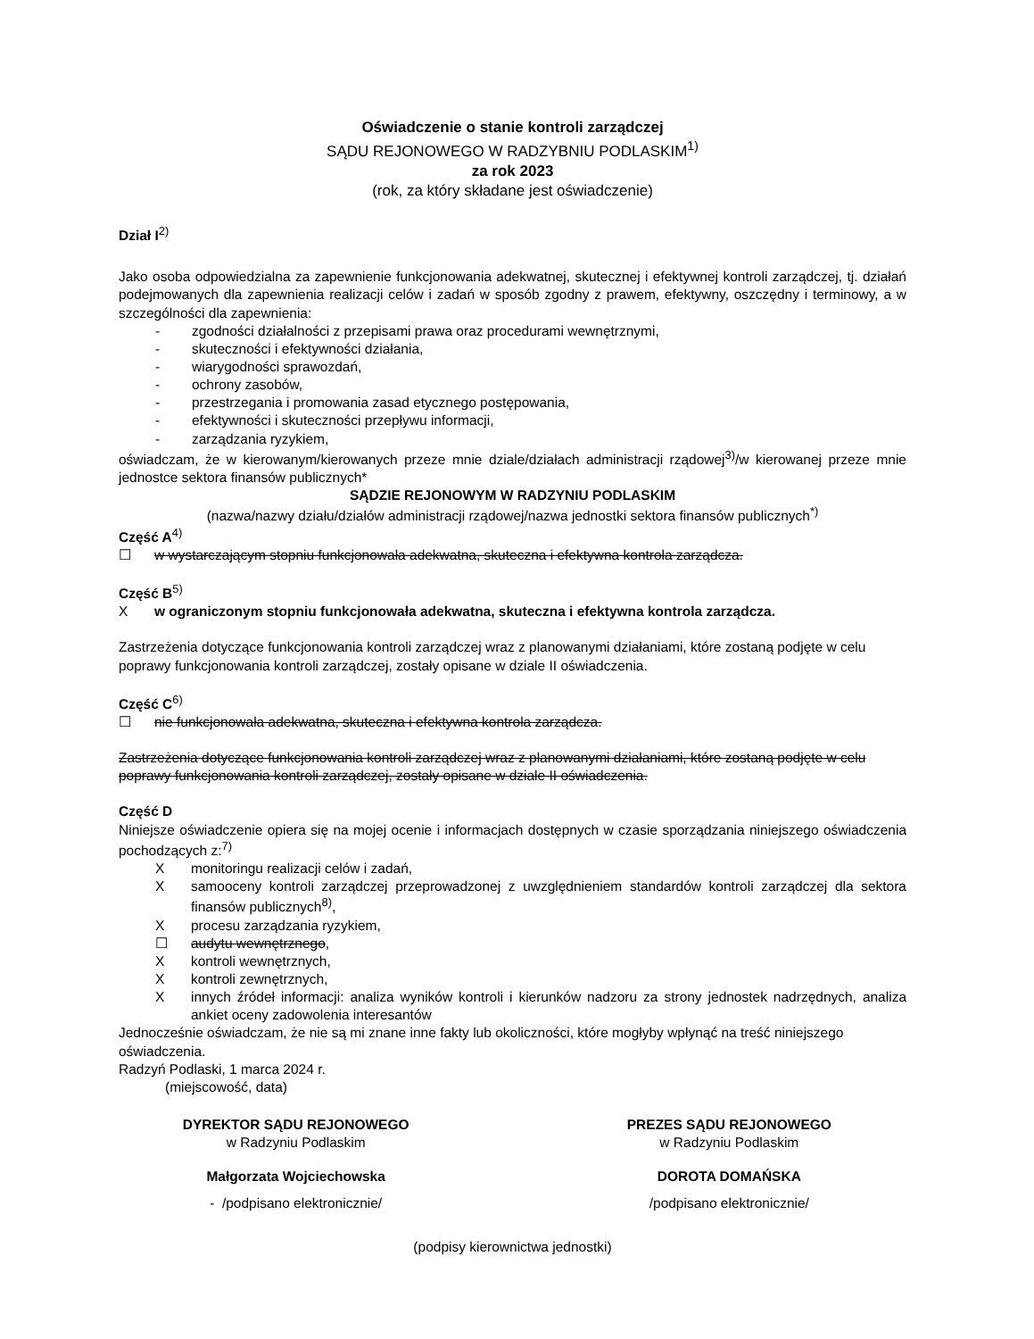Oświadczenie o stanie kontroli zarządczej
SĄDU REJONOWEGO W RADZYBNIU PODLASKIM<sup>1)</sup>
za rok 2023
(rok, za który składane jest oświadczenie)
Dział I<sup>2)</sup>
Jako osoba odpowiedzialna za zapewnienie funkcjonowania adekwatnej, skutecznej i efektywnej kontroli zarządczej, tj. działań podejmowanych dla zapewnienia realizacji celów i zadań w sposób zgodny z prawem, efektywny, oszczędny i terminowy, a w szczególności dla zapewnienia:
- zgodności działalności z przepisami prawa oraz procedurami wewnętrznymi,
- skuteczności i efektywności działania,
- wiarygodności sprawozdań,
- ochrony zasobów,
- przestrzegania i promowania zasad etycznego postępowania,
- efektywności i skuteczności przepływu informacji,
- zarządzania ryzykiem,
oświadczam, że w kierowanym/kierowanych przeze mnie dziale/działach administracji rządowej<sup>3)</sup>/w kierowanej przeze mnie jednostce sektora finansów publicznych*
SĄDZIE REJONOWYM W RADZYNIU PODLASKIM
(nazwa/nazwy działu/działów administracji rządowej/nazwa jednostki sektora finansów publicznych<sup>*)</sup>
Część A<sup>4)</sup>
☐ w wystarczającym stopniu funkcjonowała adekwatna, skuteczna i efektywna kontrola zarządcza.
Część B<sup>5)</sup>
Xw ograniczonym stopniu funkcjonowała adekwatna, skuteczna i efektywna kontrola zarządcza.
Zastrzeżenia dotyczące funkcjonowania kontroli zarządczej wraz z planowanymi działaniami, które zostaną podjęte w celu poprawy funkcjonowania kontroli zarządczej, zostały opisane w dziale II oświadczenia.
Część C<sup>6)</sup>
☐ nie funkcjonowała adekwatna, skuteczna i efektywna kontrola zarządcza.
Zastrzeżenia dotyczące funkcjonowania kontroli zarządczej wraz z planowanymi działaniami, które zostaną podjęte w celu poprawy funkcjonowania kontroli zarządczej, zostały opisane w dziale II oświadczenia.
Część D
Niniejsze oświadczenie opiera się na mojej ocenie i informacjach dostępnych w czasie sporządzania niniejszego oświadczenia pochodzących z:<sup>7)</sup>
Xmonitoringu realizacji celów i zadań,
Xsamooceny kontroli zarządczej przeprowadzonej z uwzględnieniem standardów kontroli zarządczej dla sektora finansów publicznych<sup>8)</sup>,
Xprocesu zarządzania ryzykiem,
☐ audytu wewnętrznego,
Xkontroli wewnętrznych,
Xkontroli zewnętrznych,
Xinnych źródeł informacji: analiza wyników kontroli i kierunków nadzoru za strony jednostek nadrzędnych, analiza ankiet oceny zadowolenia interesantów
Jednocześnie oświadczam, że nie są mi znane inne fakty lub okoliczności, które mogłyby wpłynąć na treść niniejszego oświadczenia.
Radzyń Podlaski, 1 marca 2024 r.
(miejscowość, data)
DYREKTOR SĄDU REJONOWEGO
w Radzyniu Podlaskim
PREZES SĄDU REJONOWEGO
w Radzyniu Podlaskim
Małgorzata Wojciechowska DOROTA DOMAŃSKA
- /podpisano elektronicznie/ /podpisano elektronicznie/
(podpisy kierownictwa jednostki)